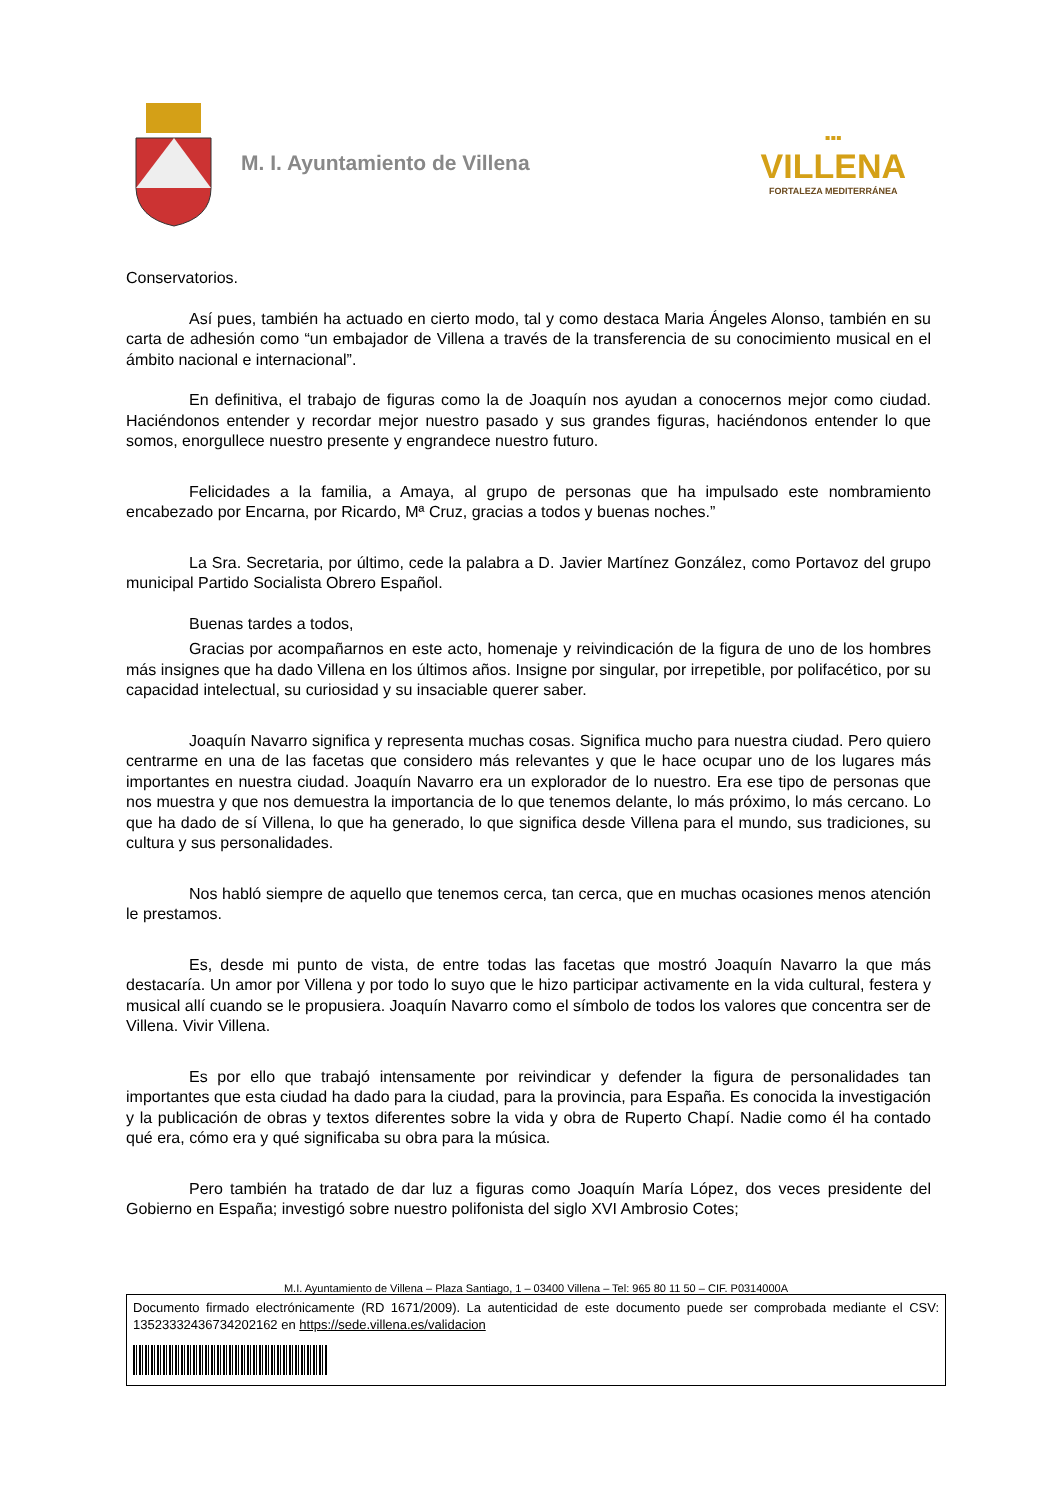M. I. Ayuntamiento de Villena
▪▪▪
VILLENA
FORTALEZA MEDITERRÁNEA
Conservatorios.
Así pues, también ha actuado en cierto modo, tal y como destaca Maria Ángeles Alonso, también en su carta de adhesión como “un embajador de Villena a través de la transferencia de su conocimiento musical en el ámbito nacional e internacional”.
En definitiva, el trabajo de figuras como la de Joaquín nos ayudan a conocernos mejor como ciudad. Haciéndonos entender y recordar mejor nuestro pasado y sus grandes figuras, haciéndonos entender lo que somos, enorgullece nuestro presente y engrandece nuestro futuro.
Felicidades a la familia, a Amaya, al grupo de personas que ha impulsado este nombramiento encabezado por Encarna, por Ricardo, Mª Cruz, gracias a todos y buenas noches.”
La Sra. Secretaria, por último, cede la palabra a D. Javier Martínez González, como Portavoz del grupo municipal Partido Socialista Obrero Español.
Buenas tardes a todos,
Gracias por acompañarnos en este acto, homenaje y reivindicación de la figura de uno de los hombres más insignes que ha dado Villena en los últimos años. Insigne por singular, por irrepetible, por polifacético, por su capacidad intelectual, su curiosidad y su insaciable querer saber.
Joaquín Navarro significa y representa muchas cosas. Significa mucho para nuestra ciudad. Pero quiero centrarme en una de las facetas que considero más relevantes y que le hace ocupar uno de los lugares más importantes en nuestra ciudad. Joaquín Navarro era un explorador de lo nuestro. Era ese tipo de personas que nos muestra y que nos demuestra la importancia de lo que tenemos delante, lo más próximo, lo más cercano. Lo que ha dado de sí Villena, lo que ha generado, lo que significa desde Villena para el mundo, sus tradiciones, su cultura y sus personalidades.
Nos habló siempre de aquello que tenemos cerca, tan cerca, que en muchas ocasiones menos atención le prestamos.
Es, desde mi punto de vista, de entre todas las facetas que mostró Joaquín Navarro la que más destacaría. Un amor por Villena y por todo lo suyo que le hizo participar activamente en la vida cultural, festera y musical allí cuando se le propusiera. Joaquín Navarro como el símbolo de todos los valores que concentra ser de Villena. Vivir Villena.
Es por ello que trabajó intensamente por reivindicar y defender la figura de personalidades tan importantes que esta ciudad ha dado para la ciudad, para la provincia, para España. Es conocida la investigación y la publicación de obras y textos diferentes sobre la vida y obra de Ruperto Chapí. Nadie como él ha contado qué era, cómo era y qué significaba su obra para la música.
Pero también ha tratado de dar luz a figuras como Joaquín María López, dos veces presidente del Gobierno en España; investigó sobre nuestro polifonista del siglo XVI Ambrosio Cotes;
M.I. Ayuntamiento de Villena – Plaza Santiago, 1 – 03400 Villena – Tel: 965 80 11 50 – CIF. P0314000A
Documento firmado electrónicamente (RD 1671/2009). La autenticidad de este documento puede ser comprobada mediante el CSV: 13523332436734202162 en https://sede.villena.es/validacion